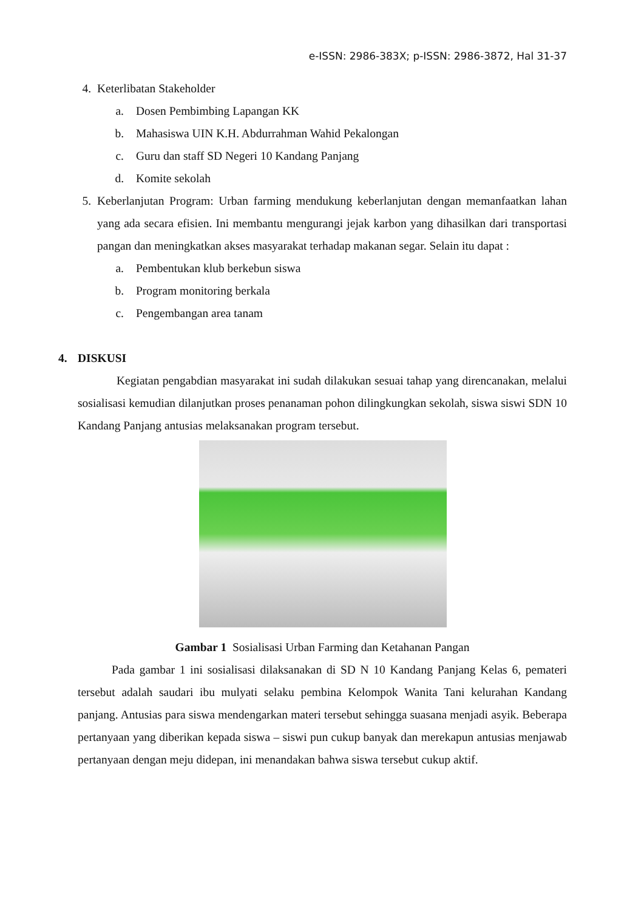e-ISSN: 2986-383X; p-ISSN: 2986-3872, Hal 31-37
4. Keterlibatan Stakeholder
a. Dosen Pembimbing Lapangan KK
b. Mahasiswa UIN K.H. Abdurrahman Wahid Pekalongan
c. Guru dan staff SD Negeri 10 Kandang Panjang
d. Komite sekolah
5. Keberlanjutan Program: Urban farming mendukung keberlanjutan dengan memanfaatkan lahan yang ada secara efisien. Ini membantu mengurangi jejak karbon yang dihasilkan dari transportasi pangan dan meningkatkan akses masyarakat terhadap makanan segar. Selain itu dapat :
a. Pembentukan klub berkebun siswa
b. Program monitoring berkala
c. Pengembangan area tanam
4. DISKUSI
Kegiatan pengabdian masyarakat ini sudah dilakukan sesuai tahap yang direncanakan, melalui sosialisasi kemudian dilanjutkan proses penanaman pohon dilingkungkan sekolah, siswa siswi SDN 10 Kandang Panjang antusias melaksanakan program tersebut.
Gambar 1 Sosialisasi Urban Farming dan Ketahanan Pangan
Pada gambar 1 ini sosialisasi dilaksanakan di SD N 10 Kandang Panjang Kelas 6, pemateri tersebut adalah saudari ibu mulyati selaku pembina Kelompok Wanita Tani kelurahan Kandang panjang. Antusias para siswa mendengarkan materi tersebut sehingga suasana menjadi asyik. Beberapa pertanyaan yang diberikan kepada siswa – siswi pun cukup banyak dan merekapun antusias menjawab pertanyaan dengan meju didepan, ini menandakan bahwa siswa tersebut cukup aktif.